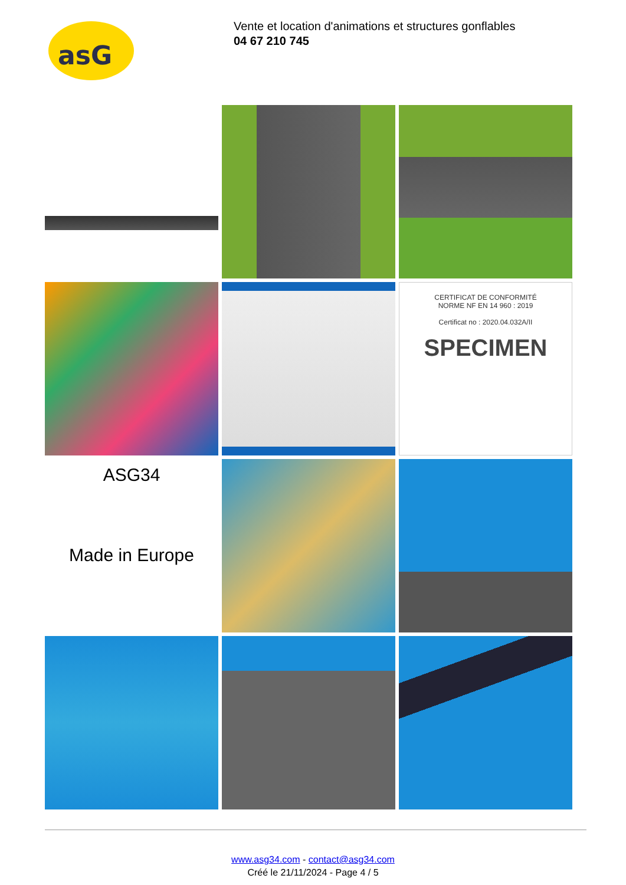asG
Vente et location d'animations et structures gonflables
04 67 210 745
CERTIFICAT DE CONFORMITÉ
NORME NF EN 14 960 : 2019
Certificat no : 2020.04.032A/II
SPECIMEN
ASG34
Made in Europe
www.asg34.com - contact@asg34.com
Créé le 21/11/2024 - Page 4 / 5